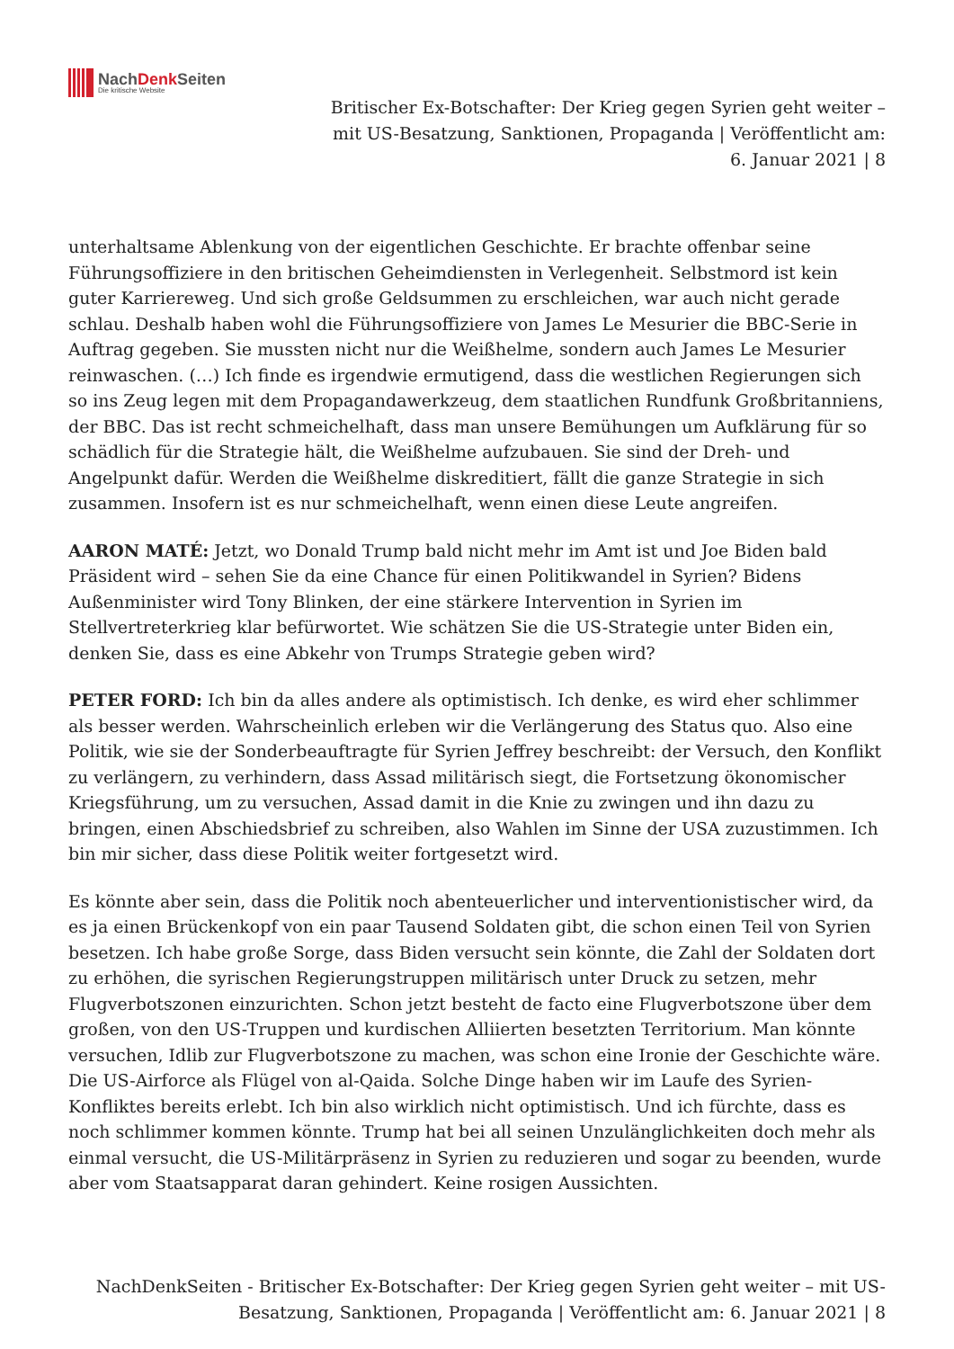NachDenk Seiten
Die kritische Website
Britischer Ex-Botschafter: Der Krieg gegen Syrien geht weiter – mit US-Besatzung, Sanktionen, Propaganda | Veröffentlicht am: 6. Januar 2021 | 8
unterhaltsame Ablenkung von der eigentlichen Geschichte. Er brachte offenbar seine Führungsoffiziere in den britischen Geheimdiensten in Verlegenheit. Selbstmord ist kein guter Karriereweg. Und sich große Geldsummen zu erschleichen, war auch nicht gerade schlau. Deshalb haben wohl die Führungsoffiziere von James Le Mesurier die BBC-Serie in Auftrag gegeben. Sie mussten nicht nur die Weißhelme, sondern auch James Le Mesurier reinwaschen. (…) Ich finde es irgendwie ermutigend, dass die westlichen Regierungen sich so ins Zeug legen mit dem Propagandawerkzeug, dem staatlichen Rundfunk Großbritanniens, der BBC. Das ist recht schmeichelhaft, dass man unsere Bemühungen um Aufklärung für so schädlich für die Strategie hält, die Weißhelme aufzubauen. Sie sind der Dreh- und Angelpunkt dafür. Werden die Weißhelme diskreditiert, fällt die ganze Strategie in sich zusammen. Insofern ist es nur schmeichelhaft, wenn einen diese Leute angreifen.
AARON MATÉ: Jetzt, wo Donald Trump bald nicht mehr im Amt ist und Joe Biden bald Präsident wird – sehen Sie da eine Chance für einen Politikwandel in Syrien? Bidens Außenminister wird Tony Blinken, der eine stärkere Intervention in Syrien im Stellvertreterkrieg klar befürwortet. Wie schätzen Sie die US-Strategie unter Biden ein, denken Sie, dass es eine Abkehr von Trumps Strategie geben wird?
PETER FORD: Ich bin da alles andere als optimistisch. Ich denke, es wird eher schlimmer als besser werden. Wahrscheinlich erleben wir die Verlängerung des Status quo. Also eine Politik, wie sie der Sonderbeauftragte für Syrien Jeffrey beschreibt: der Versuch, den Konflikt zu verlängern, zu verhindern, dass Assad militärisch siegt, die Fortsetzung ökonomischer Kriegsführung, um zu versuchen, Assad damit in die Knie zu zwingen und ihn dazu zu bringen, einen Abschiedsbrief zu schreiben, also Wahlen im Sinne der USA zuzustimmen. Ich bin mir sicher, dass diese Politik weiter fortgesetzt wird.
Es könnte aber sein, dass die Politik noch abenteuerlicher und interventionistischer wird, da es ja einen Brückenkopf von ein paar Tausend Soldaten gibt, die schon einen Teil von Syrien besetzen. Ich habe große Sorge, dass Biden versucht sein könnte, die Zahl der Soldaten dort zu erhöhen, die syrischen Regierungstruppen militärisch unter Druck zu setzen, mehr Flugverbotszonen einzurichten. Schon jetzt besteht de facto eine Flugverbotszone über dem großen, von den US-Truppen und kurdischen Alliierten besetzten Territorium. Man könnte versuchen, Idlib zur Flugverbotszone zu machen, was schon eine Ironie der Geschichte wäre. Die US-Airforce als Flügel von al-Qaida. Solche Dinge haben wir im Laufe des Syrien-Konfliktes bereits erlebt. Ich bin also wirklich nicht optimistisch. Und ich fürchte, dass es noch schlimmer kommen könnte. Trump hat bei all seinen Unzulänglichkeiten doch mehr als einmal versucht, die US-Militärpräsenz in Syrien zu reduzieren und sogar zu beenden, wurde aber vom Staatsapparat daran gehindert. Keine rosigen Aussichten.
NachDenkSeiten - Britischer Ex-Botschafter: Der Krieg gegen Syrien geht weiter – mit US-Besatzung, Sanktionen, Propaganda | Veröffentlicht am: 6. Januar 2021 | 8